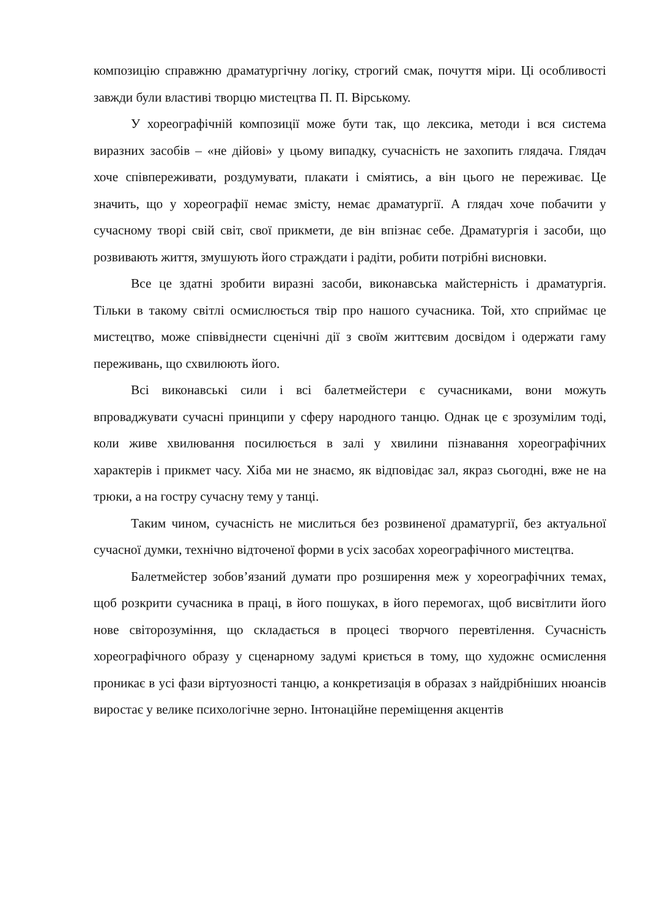композицію справжню драматургічну логіку, строгий смак, почуття міри. Ці особливості завжди були властиві творцю мистецтва П. П. Вірському.
У хореографічній композиції може бути так, що лексика, методи і вся система виразних засобів – «не дійові» у цьому випадку, сучасність не захопить глядача. Глядач хоче співпереживати, роздумувати, плакати і сміятись, а він цього не переживає. Це значить, що у хореографії немає змісту, немає драматургії. А глядач хоче побачити у сучасному творі свій світ, свої прикмети, де він впізнає себе. Драматургія і засоби, що розвивають життя, змушують його страждати і радіти, робити потрібні висновки.
Все це здатні зробити виразні засоби, виконавська майстерність і драматургія. Тільки в такому світлі осмислюється твір про нашого сучасника. Той, хто сприймає це мистецтво, може співвіднести сценічні дії з своїм життєвим досвідом і одержати гаму переживань, що схвилюють його.
Всі виконавські сили і всі балетмейстери є сучасниками, вони можуть впроваджувати сучасні принципи у сферу народного танцю. Однак це є зрозумілим тоді, коли живе хвилювання посилюється в залі у хвилини пізнавання хореографічних характерів і прикмет часу. Хіба ми не знаємо, як відповідає зал, якраз сьогодні, вже не на трюки, а на гостру сучасну тему у танці.
Таким чином, сучасність не мислиться без розвиненої драматургії, без актуальної сучасної думки, технічно відточеної форми в усіх засобах хореографічного мистецтва.
Балетмейстер зобов’язаний думати про розширення меж у хореографічних темах, щоб розкрити сучасника в праці, в його пошуках, в його перемогах, щоб висвітлити його нове світорозуміння, що складається в процесі творчого перевтілення. Сучасність хореографічного образу у сценарному задумі криється в тому, що художнє осмислення проникає в усі фази віртуозності танцю, а конкретизація в образах з найдрібніших нюансів виростає у велике психологічне зерно. Інтонаційне переміщення акцентів